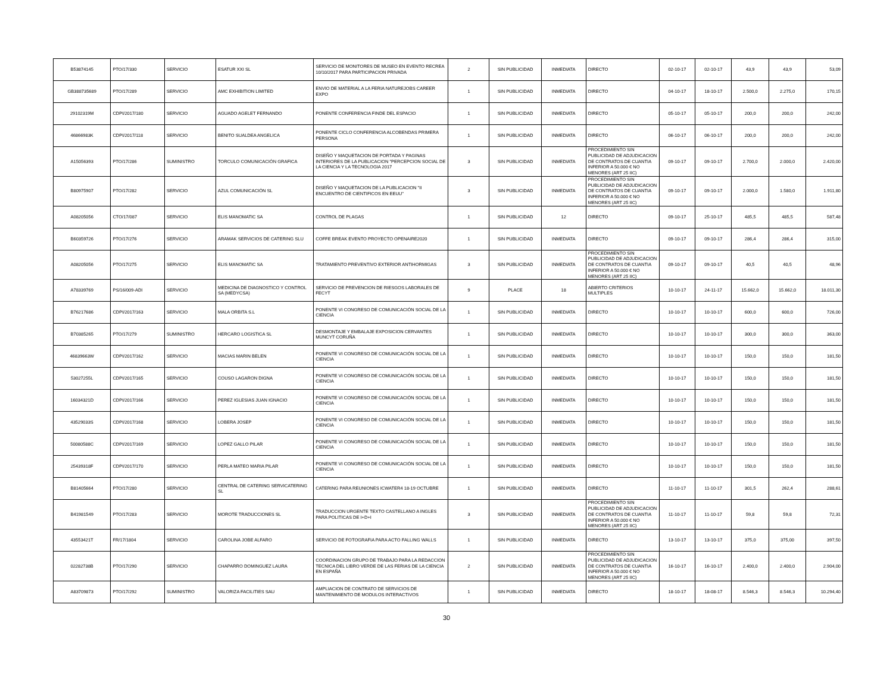| B53874145 | PTO/17/330 | SERVICIO | ESATUR XXI SL | SERVICIO DE MONITORES DE MUSEO EN EVENTO RECREA 10/10/2017 PARA PARTICIPACION PRIVADA | 2 | SIN PUBLICIDAD | INMEDIATA | DIRECTO | 02-10-17 | 02-10-17 | 43,9 | 43,9 | 53,09 |
| GB388735689 | PTO/17/289 | SERVICIO | AMC EXHIBITION LIMITED | ENVIO DE MATERIAL A LA FERIA NATUREJOBS CAREER EXPO | 1 | SIN PUBLICIDAD | INMEDIATA | DIRECTO | 04-10-17 | 18-10-17 | 2.500,0 | 2.275,0 | 170,15 |
| 29102319M | CDPI/2017/180 | SERVICIO | AGUADO AGELET FERNANDO | PONENTE CONFERENCIA FINDE DEL ESPACIO | 1 | SIN PUBLICIDAD | INMEDIATA | DIRECTO | 05-10-17 | 05-10-17 | 200,0 | 200,0 | 242,00 |
| 46866983K | CDPI/2017/118 | SERVICIO | BENITO SUALDEA ANGELICA | PONENTE CICLO CONFERENCIA ALCOBENDAS PRIMERA PERSONA | 1 | SIN PUBLICIDAD | INMEDIATA | DIRECTO | 06-10-17 | 06-10-17 | 200,0 | 200,0 | 242,00 |
| A15056393 | PTO/17/286 | SUMINISTRO | TORCULO COMUNICACIÓN GRAFICA | DISEÑO Y MAQUETACION DE PORTADA Y PAGINAS INTERIORES DE LA PUBLICACION "PERCEPCION SOCIAL DE LA CIENCIA Y LA TECNOLOGIA 2017 | 3 | SIN PUBLICIDAD | INMEDIATA | PROCEDIMIENTO SIN PUBLICIDAD DE ADJUDICACION DE CONTRATOS DE CUANTIA INFERIOR A 50.000 € NO MENORES (ART 25 IIC) | 09-10-17 | 09-10-17 | 2.700,0 | 2.000,0 | 2.420,00 |
| B80975907 | PTO/17/282 | SERVICIO | AZUL COMUNICACIÓN SL | DISEÑO Y MAQUETACION DE LA PUBLICACION "II ENCUENTRO DE CIENTIFICOS EN EEUU" | 3 | SIN PUBLICIDAD | INMEDIATA | PROCEDIMIENTO SIN PUBLICIDAD DE ADJUDICACION DE CONTRATOS DE CUANTIA INFERIOR A 50.000 € NO MENORES (ART 25 IIC) | 09-10-17 | 09-10-17 | 2.000,0 | 1.580,0 | 1.911,80 |
| A08205056 | CTO/17/087 | SERVICIO | ELIS MANOMATIC SA | CONTROL DE PLAGAS | 1 | SIN PUBLICIDAD | 12 | DIRECTO | 09-10-17 | 25-10-17 | 485,5 | 485,5 | 587,48 |
| B60359726 | PTO/17/276 | SERVICIO | ARAMAK SERVICIOS DE CATERING SLU | COFFE BREAK EVENTO PROYECTO OPENAIRE2020 | 1 | SIN PUBLICIDAD | INMEDIATA | DIRECTO | 09-10-17 | 09-10-17 | 286,4 | 286,4 | 315,00 |
| A08205056 | PTO/17/275 | SERVICIO | ELIS MANOMATIC SA | TRATAMIENTO PREVENTIVO EXTERIOR ANTIHORMIGAS | 3 | SIN PUBLICIDAD | INMEDIATA | PROCEDIMIENTO SIN PUBLICIDAD DE ADJUDICACION DE CONTRATOS DE CUANTIA INFERIOR A 50.000 € NO MENORES (ART 25 IIC) | 09-10-17 | 09-10-17 | 40,5 | 40,5 | 48,96 |
| A78339769 | PS/16/009-ADI | SERVICIO | MEDICINA DE DIAGNOSTICO Y CONTROL SA (MEDYCSA) | SERVICIO DE PREVENCION DE RIESGOS LABORALES DE FECYT | 9 | PLACE | 18 | ABIERTO CRITERIOS MULTIPLES | 10-10-17 | 24-11-17 | 15.662,0 | 15.662,0 | 18.011,30 |
| B76217686 | CDPI/2017/163 | SERVICIO | MALA ORBITA S.L | PONENTE VI CONGRESO DE COMUNICACIÓN SOCIAL DE LA CIENCIA | 1 | SIN PUBLICIDAD | INMEDIATA | DIRECTO | 10-10-17 | 10-10-17 | 600,0 | 600,0 | 726,00 |
| B70385265 | PTO/17/279 | SUMINISTRO | HERCARO LOGISTICA SL | DESMONTAJE Y EMBALAJE EXPOSICION CERVANTES MUNCYT CORUÑA | 1 | SIN PUBLICIDAD | INMEDIATA | DIRECTO | 10-10-17 | 10-10-17 | 300,0 | 300,0 | 363,00 |
| 46839663W | CDPI/2017/162 | SERVICIO | MACIAS MARIN BELEN | PONENTE VI CONGRESO DE COMUNICACIÓN SOCIAL DE LA CIENCIA | 1 | SIN PUBLICIDAD | INMEDIATA | DIRECTO | 10-10-17 | 10-10-17 | 150,0 | 150,0 | 181,50 |
| 53027255L | CDPI/2017/165 | SERVICIO | COUSO LAGARON DIGNA | PONENTE VI CONGRESO DE COMUNICACIÓN SOCIAL DE LA CIENCIA | 1 | SIN PUBLICIDAD | INMEDIATA | DIRECTO | 10-10-17 | 10-10-17 | 150,0 | 150,0 | 181,50 |
| 16034321D | CDPI/2017/166 | SERVICIO | PEREZ IGLESIAS JUAN IGNACIO | PONENTE VI CONGRESO DE COMUNICACIÓN SOCIAL DE LA CIENCIA | 1 | SIN PUBLICIDAD | INMEDIATA | DIRECTO | 10-10-17 | 10-10-17 | 150,0 | 150,0 | 181,50 |
| 43529033S | CDPI/2017/168 | SERVICIO | LOBERA JOSEP | PONENTE VI CONGRESO DE COMUNICACIÓN SOCIAL DE LA CIENCIA | 1 | SIN PUBLICIDAD | INMEDIATA | DIRECTO | 10-10-17 | 10-10-17 | 150,0 | 150,0 | 181,50 |
| 50080588C | CDPI/2017/169 | SERVICIO | LOPEZ GALLO PILAR | PONENTE VI CONGRESO DE COMUNICACIÓN SOCIAL DE LA CIENCIA | 1 | SIN PUBLICIDAD | INMEDIATA | DIRECTO | 10-10-17 | 10-10-17 | 150,0 | 150,0 | 181,50 |
| 25439318F | CDPI/2017/170 | SERVICIO | PERLA MATEO MARIA PILAR | PONENTE VI CONGRESO DE COMUNICACIÓN SOCIAL DE LA CIENCIA | 1 | SIN PUBLICIDAD | INMEDIATA | DIRECTO | 10-10-17 | 10-10-17 | 150,0 | 150,0 | 181,50 |
| B81405664 | PTO/17/280 | SERVICIO | CENTRAL DE CATERING SERVICATERING SL | CATERING PARA REUNIONES ICWATER4 18-19 OCTUBRE | 1 | SIN PUBLICIDAD | INMEDIATA | DIRECTO | 11-10-17 | 11-10-17 | 301,5 | 262,4 | 288,61 |
| B41981549 | PTO/17/283 | SERVICIO | MOROTE TRADUCCIONES SL | TRADUCCION URGENTE TEXTO CASTELLANO A INGLES PARA POLITICAS DE I+D+I | 3 | SIN PUBLICIDAD | INMEDIATA | PROCEDIMIENTO SIN PUBLICIDAD DE ADJUDICACION DE CONTRATOS DE CUANTIA INFERIOR A 50.000 € NO MENORES (ART 25 IIC) | 11-10-17 | 11-10-17 | 59,8 | 59,8 | 72,31 |
| 43553421T | FR/17/1804 | SERVICIO | CAROLINA JOBE ALFARO | SERVICIO DE FOTOGRAFIA PARA ACTO FALLING WALLS | 1 | SIN PUBLICIDAD | INMEDIATA | DIRECTO | 13-10-17 | 13-10-17 | 375,0 | 375,00 | 397,50 |
| 02282738B | PTO/17/290 | SERVICIO | CHAPARRO DOMINGUEZ LAURA | COORDINACION GRUPO DE TRABAJO PARA LA REDACCION TECNICA DEL LIBRO VERDE DE LAS FERIAS DE LA CIENCIA EN ESPAÑA | 2 | SIN PUBLICIDAD | INMEDIATA | PROCEDIMIENTO SIN PUBLICIDAD DE ADJUDICACION DE CONTRATOS DE CUANTIA INFERIOR A 50.000 € NO MENORES (ART 25 IIC) | 16-10-17 | 16-10-17 | 2.400,0 | 2.400,0 | 2.904,00 |
| A83709873 | PTO/17/292 | SUMINISTRO | VALORIZA FACILITIES SAU | AMPLIACION DE CONTRATO DE SERVICIOS DE MANTENIMIENTO DE MODULOS INTERACTIVOS | 1 | SIN PUBLICIDAD | INMEDIATA | DIRECTO | 18-10-17 | 18-08-17 | 8.546,3 | 8.546,3 | 10.294,40 |
30